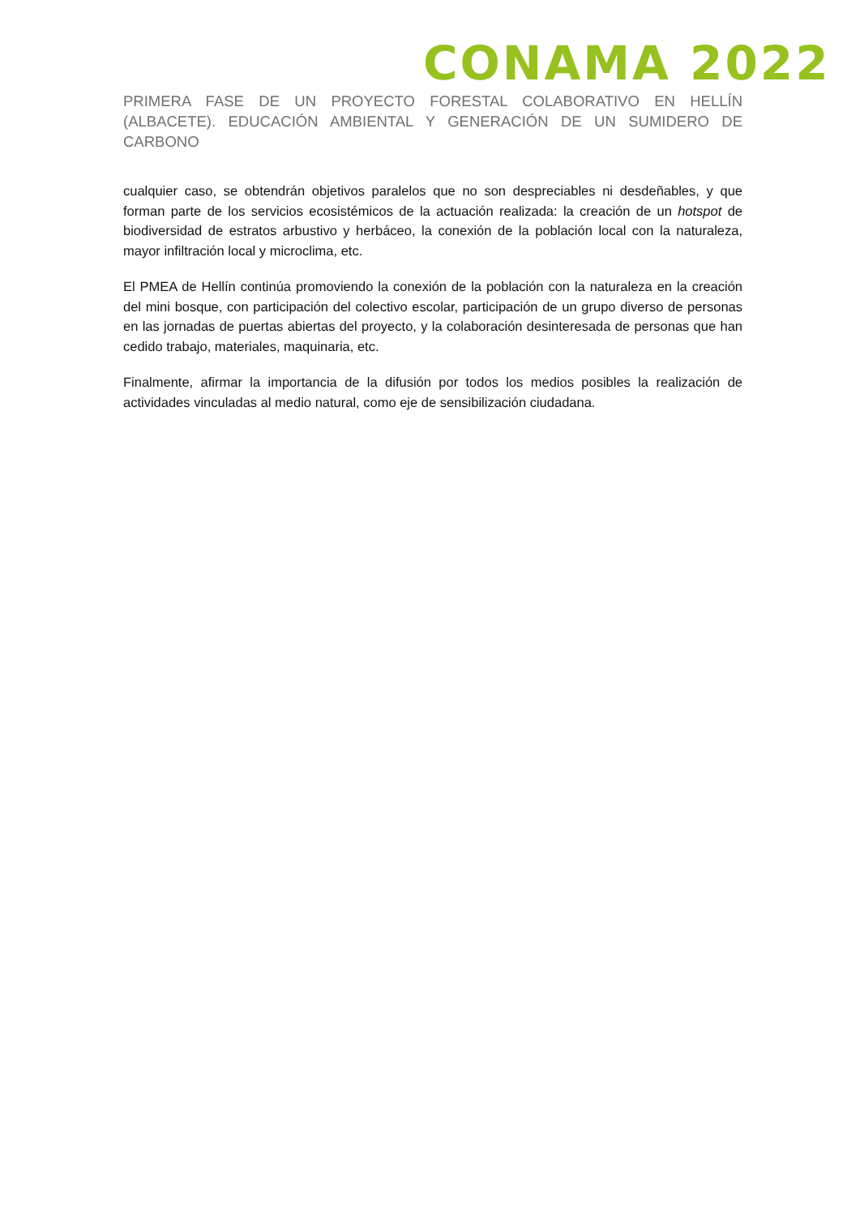CONAMA 2022
PRIMERA FASE DE UN PROYECTO FORESTAL COLABORATIVO EN HELLÍN (ALBACETE). EDUCACIÓN AMBIENTAL Y GENERACIÓN DE UN SUMIDERO DE CARBONO
cualquier caso, se obtendrán objetivos paralelos que no son despreciables ni desdeñables, y que forman parte de los servicios ecosistémicos de la actuación realizada: la creación de un hotspot de biodiversidad de estratos arbustivo y herbáceo, la conexión de la población local con la naturaleza, mayor infiltración local y microclima, etc.
El PMEA de Hellín continúa promoviendo la conexión de la población con la naturaleza en la creación del mini bosque, con participación del colectivo escolar, participación de un grupo diverso de personas en las jornadas de puertas abiertas del proyecto, y la colaboración desinteresada de personas que han cedido trabajo, materiales, maquinaria, etc.
Finalmente, afirmar la importancia de la difusión por todos los medios posibles la realización de actividades vinculadas al medio natural, como eje de sensibilización ciudadana.